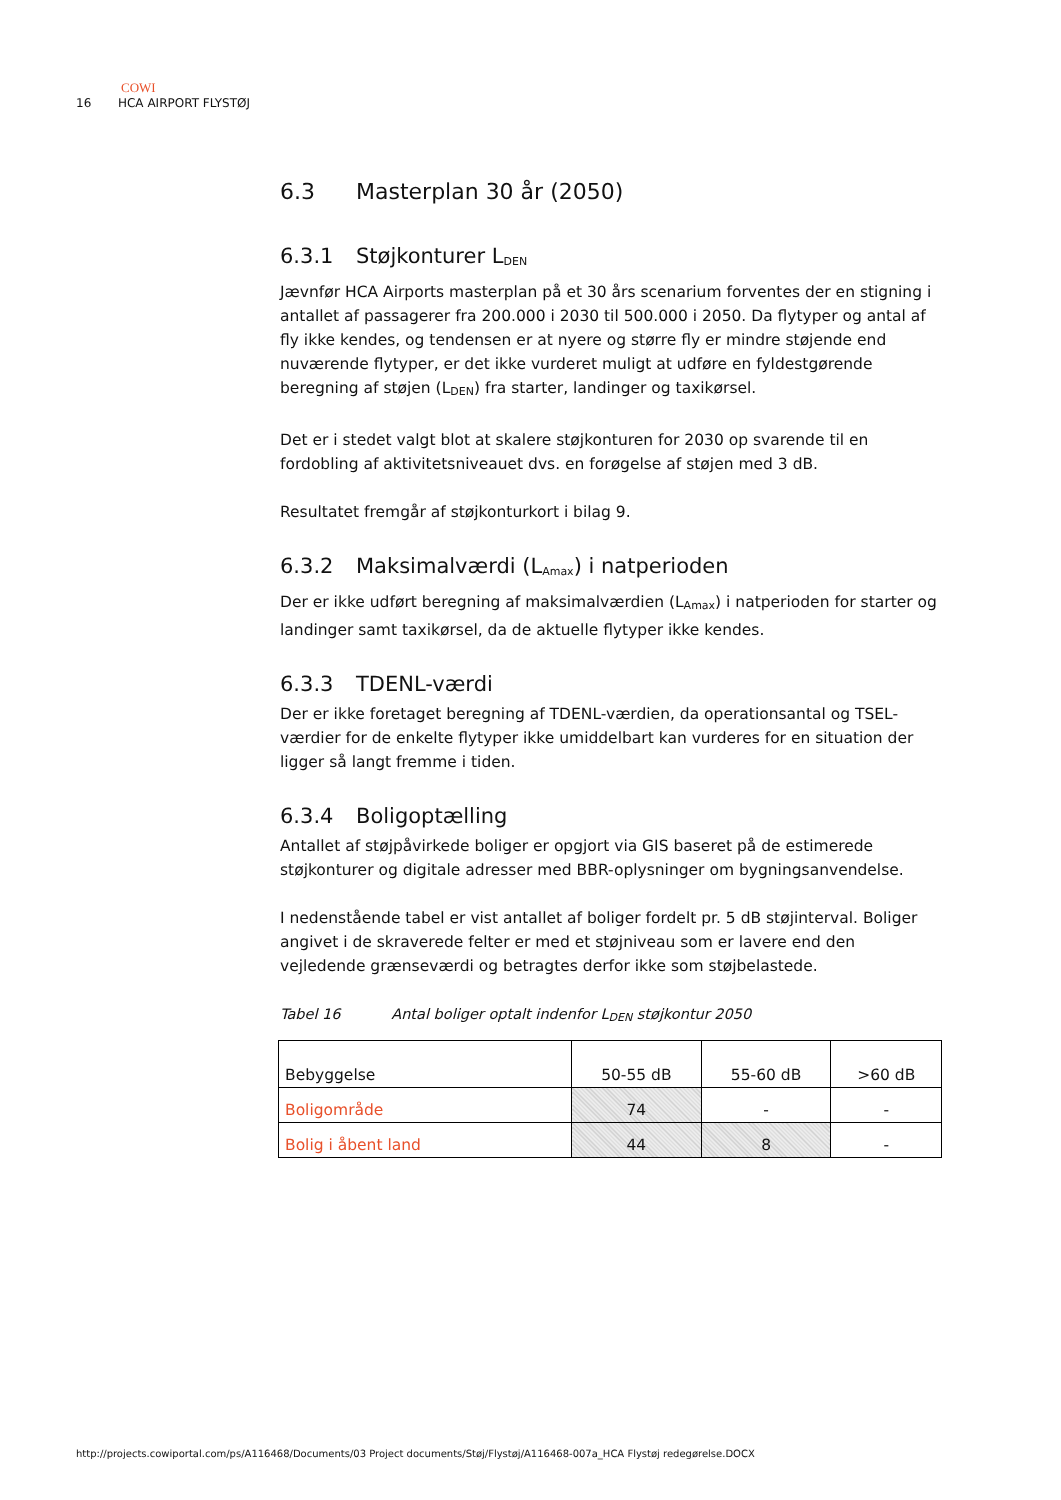COWI
16 HCA AIRPORT FLYSTØJ
6.3 Masterplan 30 år (2050)
6.3.1 Støjkonturer L<sub>DEN</sub>
Jævnfør HCA Airports masterplan på et 30 års scenarium forventes der en stigning i antallet af passagerer fra 200.000 i 2030 til 500.000 i 2050. Da flytyper og antal af fly ikke kendes, og tendensen er at nyere og større fly er mindre støjende end nuværende flytyper, er det ikke vurderet muligt at udføre en fyldestgørende beregning af støjen (L<sub>DEN</sub>) fra starter, landinger og taxikørsel.
Det er i stedet valgt blot at skalere støjkonturen for 2030 op svarende til en fordobling af aktivitetsniveauet dvs. en forøgelse af støjen med 3 dB.
Resultatet fremgår af støjkonturkort i bilag 9.
6.3.2 Maksimalværdi (L<sub>Amax</sub>) i natperioden
Der er ikke udført beregning af maksimalværdien (L<sub>Amax</sub>) i natperioden for starter og landinger samt taxikørsel, da de aktuelle flytyper ikke kendes.
6.3.3 TDENL-værdi
Der er ikke foretaget beregning af TDENL-værdien, da operationsantal og TSEL-værdier for de enkelte flytyper ikke umiddelbart kan vurderes for en situation der ligger så langt fremme i tiden.
6.3.4 Boligoptælling
Antallet af støjpåvirkede boliger er opgjort via GIS baseret på de estimerede støjkonturer og digitale adresser med BBR-oplysninger om bygningsanvendelse.
I nedenstående tabel er vist antallet af boliger fordelt pr. 5 dB støjinterval. Boliger angivet i de skraverede felter er med et støjniveau som er lavere end den vejledende grænseværdi og betragtes derfor ikke som støjbelastede.
Tabel 16 Antal boliger optalt indenfor L<sub>DEN</sub> støjkontur 2050
| Bebyggelse | 50-55 dB | 55-60 dB | >60 dB |
| --- | --- | --- | --- |
| Boligområde | 74 | - | - |
| Bolig i åbent land | 44 | 8 | - |
http://projects.cowiportal.com/ps/A116468/Documents/03 Project documents/Støj/Flystøj/A116468-007a_HCA Flystøj redegørelse.DOCX